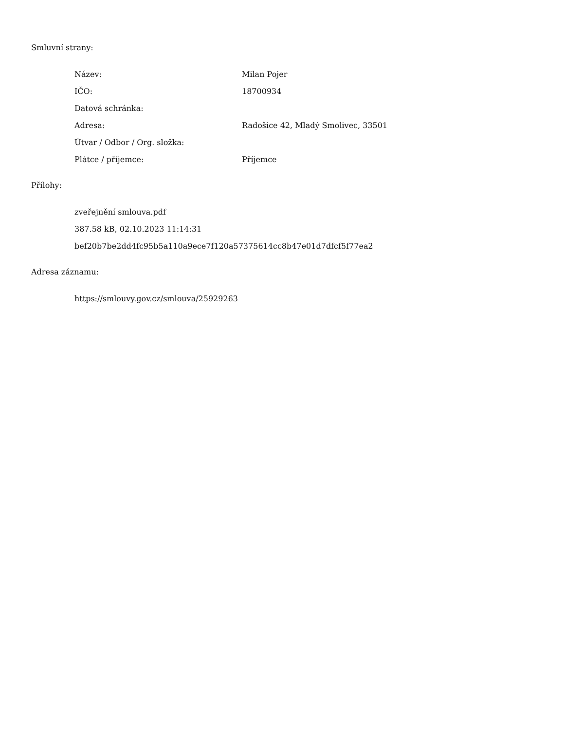Smluvní strany:
| Název: | Milan Pojer |
| IČO: | 18700934 |
| Datová schránka: | |
| Adresa: | Radošice 42, Mladý Smolivec, 33501 |
| Útvar / Odbor / Org. složka: | |
| Plátce / příjemce: | Příjemce |
Přílohy:
zveřejnění smlouva.pdf
387.58 kB, 02.10.2023 11:14:31
bef20b7be2dd4fc95b5a110a9ece7f120a57375614cc8b47e01d7dfcf5f77ea2
Adresa záznamu:
https://smlouvy.gov.cz/smlouva/25929263